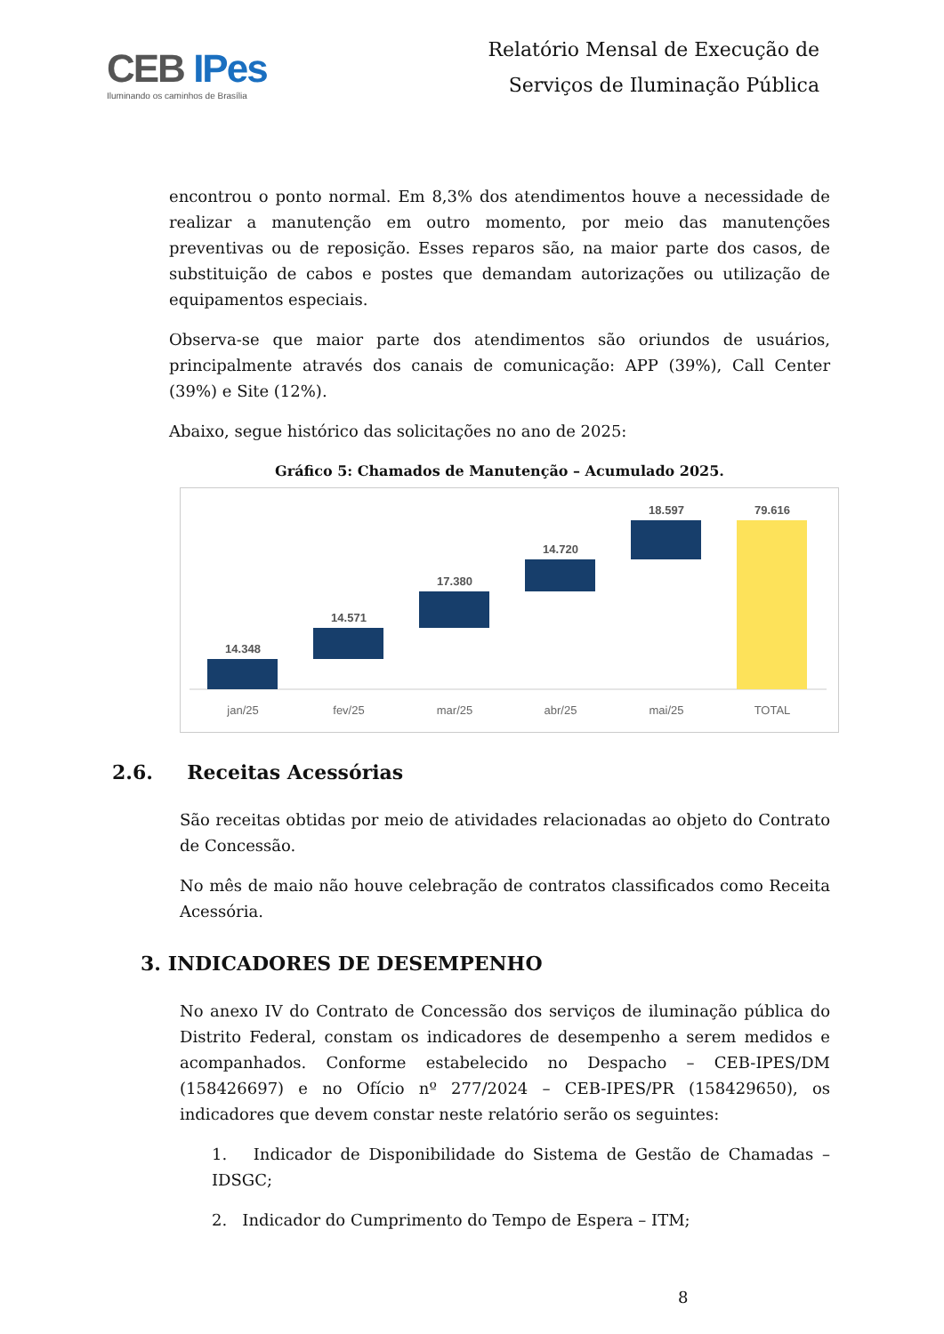CEB IPes
Iluminando os caminhos de Brasília
Relatório Mensal de Execução de
Serviços de Iluminação Pública
encontrou o ponto normal. Em 8,3% dos atendimentos houve a necessidade de realizar a manutenção em outro momento, por meio das manutenções preventivas ou de reposição. Esses reparos são, na maior parte dos casos, de substituição de cabos e postes que demandam autorizações ou utilização de equipamentos especiais.
Observa-se que maior parte dos atendimentos são oriundos de usuários, principalmente através dos canais de comunicação: APP (39%), Call Center (39%) e Site (12%).
Abaixo, segue histórico das solicitações no ano de 2025:
Gráfico 5: Chamados de Manutenção – Acumulado 2025.
14.348
14.571
17.380
14.720
18.597
79.616
jan/25
fev/25
mar/25
abr/25
mai/25
TOTAL
2.6. Receitas Acessórias
São receitas obtidas por meio de atividades relacionadas ao objeto do Contrato de Concessão.
No mês de maio não houve celebração de contratos classificados como Receita Acessória.
3. INDICADORES DE DESEMPENHO
No anexo IV do Contrato de Concessão dos serviços de iluminação pública do Distrito Federal, constam os indicadores de desempenho a serem medidos e acompanhados. Conforme estabelecido no Despacho – CEB-IPES/DM (158426697) e no Ofício nº 277/2024 – CEB-IPES/PR (158429650), os indicadores que devem constar neste relatório serão os seguintes:
1. Indicador de Disponibilidade do Sistema de Gestão de Chamadas – IDSGC;
2. Indicador do Cumprimento do Tempo de Espera – ITM;
8